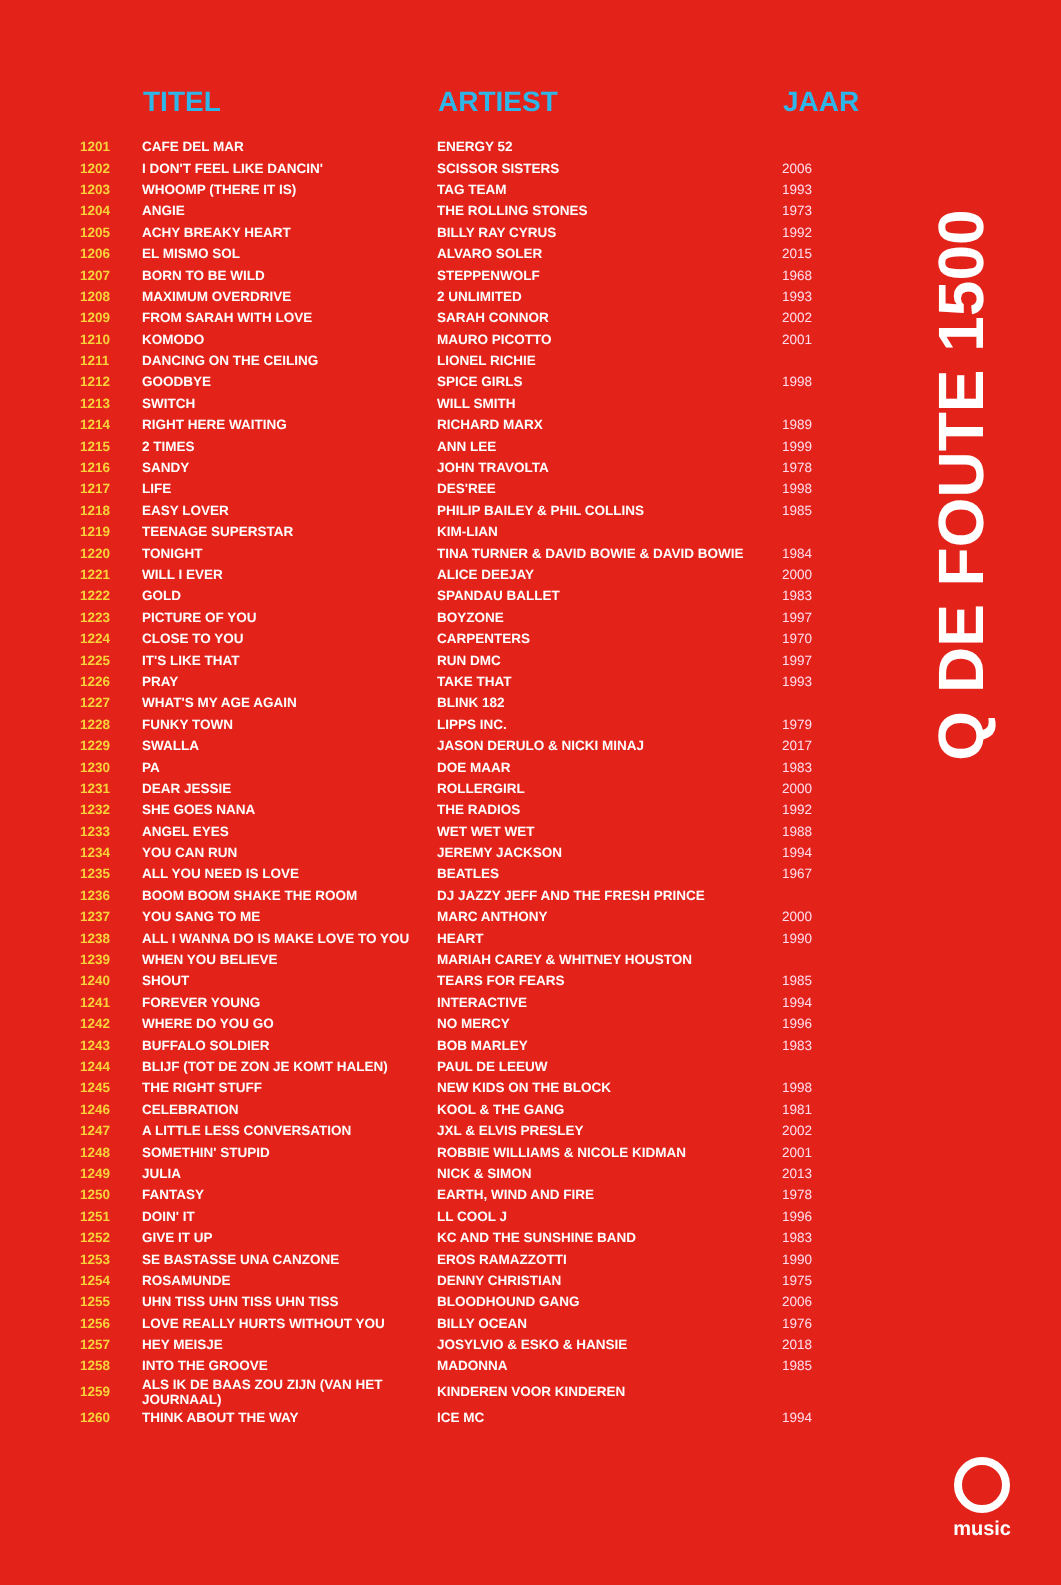| | TITEL | ARTIEST | JAAR |
| --- | --- | --- | --- |
| 1201 | CAFE DEL MAR | ENERGY 52 | |
| 1202 | I DON'T FEEL LIKE DANCIN' | SCISSOR SISTERS | 2006 |
| 1203 | WHOOMP (THERE IT IS) | TAG TEAM | 1993 |
| 1204 | ANGIE | THE ROLLING STONES | 1973 |
| 1205 | ACHY BREAKY HEART | BILLY RAY CYRUS | 1992 |
| 1206 | EL MISMO SOL | ALVARO SOLER | 2015 |
| 1207 | BORN TO BE WILD | STEPPENWOLF | 1968 |
| 1208 | MAXIMUM OVERDRIVE | 2 UNLIMITED | 1993 |
| 1209 | FROM SARAH WITH LOVE | SARAH CONNOR | 2002 |
| 1210 | KOMODO | MAURO PICOTTO | 2001 |
| 1211 | DANCING ON THE CEILING | LIONEL RICHIE | |
| 1212 | GOODBYE | SPICE GIRLS | 1998 |
| 1213 | SWITCH | WILL SMITH | |
| 1214 | RIGHT HERE WAITING | RICHARD MARX | 1989 |
| 1215 | 2 TIMES | ANN LEE | 1999 |
| 1216 | SANDY | JOHN TRAVOLTA | 1978 |
| 1217 | LIFE | DES'REE | 1998 |
| 1218 | EASY LOVER | PHILIP BAILEY & PHIL COLLINS | 1985 |
| 1219 | TEENAGE SUPERSTAR | KIM-LIAN | |
| 1220 | TONIGHT | TINA TURNER & DAVID BOWIE & DAVID BOWIE | 1984 |
| 1221 | WILL I EVER | ALICE DEEJAY | 2000 |
| 1222 | GOLD | SPANDAU BALLET | 1983 |
| 1223 | PICTURE OF YOU | BOYZONE | 1997 |
| 1224 | CLOSE TO YOU | CARPENTERS | 1970 |
| 1225 | IT'S LIKE THAT | RUN DMC | 1997 |
| 1226 | PRAY | TAKE THAT | 1993 |
| 1227 | WHAT'S MY AGE AGAIN | BLINK 182 | |
| 1228 | FUNKY TOWN | LIPPS INC. | 1979 |
| 1229 | SWALLA | JASON DERULO & NICKI MINAJ | 2017 |
| 1230 | PA | DOE MAAR | 1983 |
| 1231 | DEAR JESSIE | ROLLERGIRL | 2000 |
| 1232 | SHE GOES NANA | THE RADIOS | 1992 |
| 1233 | ANGEL EYES | WET WET WET | 1988 |
| 1234 | YOU CAN RUN | JEREMY JACKSON | 1994 |
| 1235 | ALL YOU NEED IS LOVE | BEATLES | 1967 |
| 1236 | BOOM BOOM SHAKE THE ROOM | DJ JAZZY JEFF AND THE FRESH PRINCE | |
| 1237 | YOU SANG TO ME | MARC ANTHONY | 2000 |
| 1238 | ALL I WANNA DO IS MAKE LOVE TO YOU | HEART | 1990 |
| 1239 | WHEN YOU BELIEVE | MARIAH CAREY & WHITNEY HOUSTON | |
| 1240 | SHOUT | TEARS FOR FEARS | 1985 |
| 1241 | FOREVER YOUNG | INTERACTIVE | 1994 |
| 1242 | WHERE DO YOU GO | NO MERCY | 1996 |
| 1243 | BUFFALO SOLDIER | BOB MARLEY | 1983 |
| 1244 | BLIJF (TOT DE ZON JE KOMT HALEN) | PAUL DE LEEUW | |
| 1245 | THE RIGHT STUFF | NEW KIDS ON THE BLOCK | 1998 |
| 1246 | CELEBRATION | KOOL & THE GANG | 1981 |
| 1247 | A LITTLE LESS CONVERSATION | JXL & ELVIS PRESLEY | 2002 |
| 1248 | SOMETHIN' STUPID | ROBBIE WILLIAMS & NICOLE KIDMAN | 2001 |
| 1249 | JULIA | NICK & SIMON | 2013 |
| 1250 | FANTASY | EARTH, WIND AND FIRE | 1978 |
| 1251 | DOIN' IT | LL COOL J | 1996 |
| 1252 | GIVE IT UP | KC AND THE SUNSHINE BAND | 1983 |
| 1253 | SE BASTASSE UNA CANZONE | EROS RAMAZZOTTI | 1990 |
| 1254 | ROSAMUNDE | DENNY CHRISTIAN | 1975 |
| 1255 | UHN TISS UHN TISS UHN TISS | BLOODHOUND GANG | 2006 |
| 1256 | LOVE REALLY HURTS WITHOUT YOU | BILLY OCEAN | 1976 |
| 1257 | HEY MEISJE | JOSYLVIO & ESKO & HANSIE | 2018 |
| 1258 | INTO THE GROOVE | MADONNA | 1985 |
| 1259 | ALS IK DE BAAS ZOU ZIJN (VAN HET JOURNAAL) | KINDEREN VOOR KINDEREN | |
| 1260 | THINK ABOUT THE WAY | ICE MC | 1994 |
Q DE FOUTE 1500
music